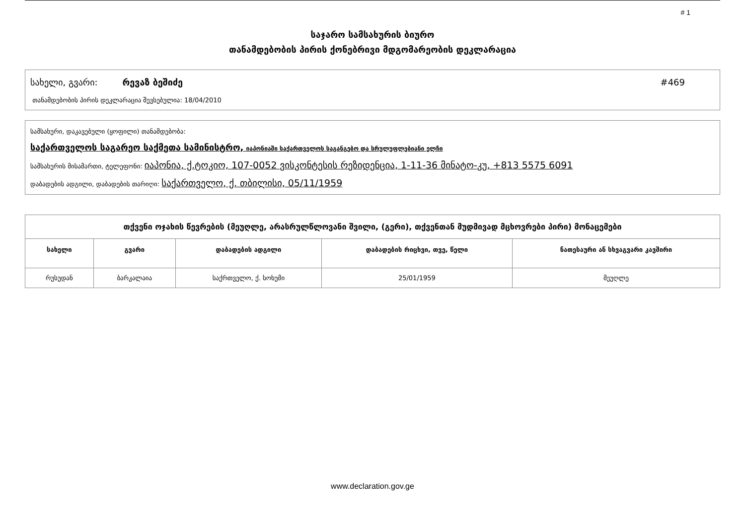# 1
საჯარო სამსახურის ბიურო
თანამდებობის პირის ქონებრივი მდგომარეობის დეკლარაცია
სახელი, გვარი: რევაზ ბეშიძე #469
თანამდებობის პირის დეკლარაცია შევსებულია: 18/04/2010
სამსახური, დაკავებული (ყოფილი) თანამდებობა:
საქართველოს საგარეო საქმეთა სამინისტრო, იაპონიაში საქართველოს საგანგებო და სრულუფლებიანი ელჩი
სამსახურის მისამართი, ტელეფონი: იაპონია, ქ.ტოკიო, 107-0052 ვისკონტესის რეზიდენცია, 1-11-36 მინატო-კუ, +813 5575 6091
დაბადების ადგილი, დაბადების თარიღი: საქართველო, ქ. თბილისი, 05/11/1959
| თქვენი ოჯახის წევრების (მეუღლე, არასრულწლოვანი შვილი, (გერი), თქვენთან მუდმივად მცხოვრები პირი) მონაცემები | | | | |
| --- | --- | --- | --- | --- |
| სახელი | გვარი | დაბადების ადგილი | დაბადების რიცხვი, თვე, წელი | ნათესაური ან სხვაგვარი კავშირი |
| რუსუდან | ბარკალაია | საქრთველო, ქ. სოხუმი | 25/01/1959 | მეუღლე |
www.declaration.gov.ge